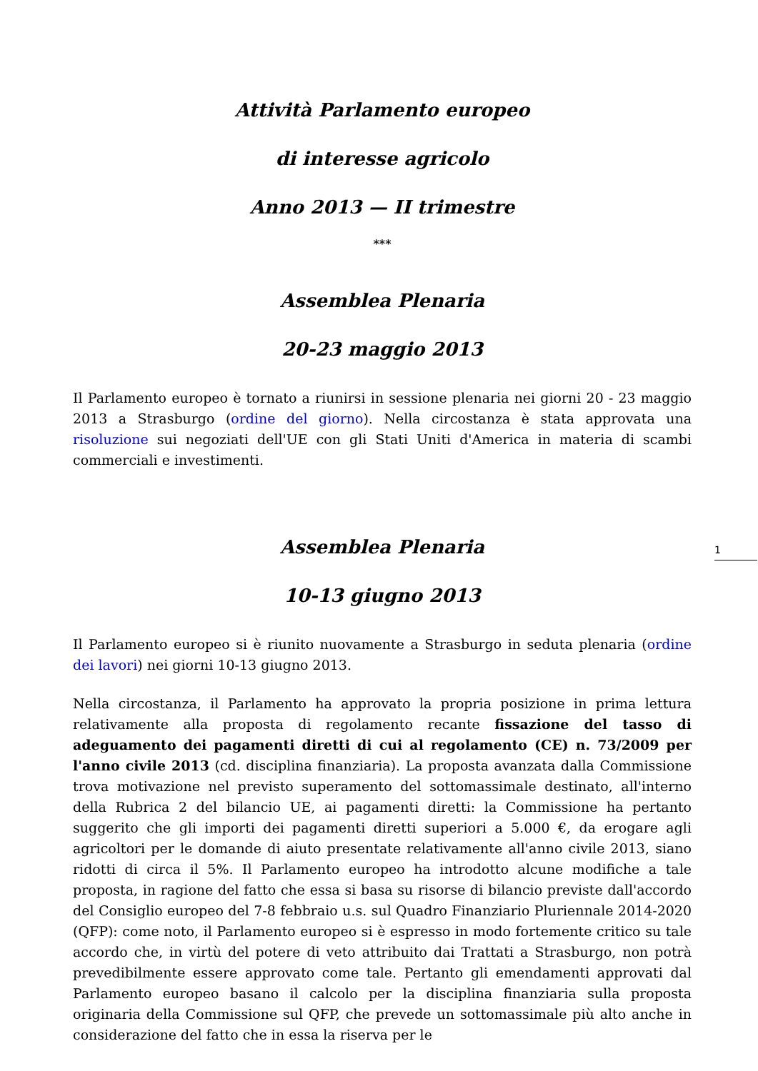Attività Parlamento europeo
di interesse agricolo
Anno 2013 — II trimestre
***
Assemblea Plenaria
20-23 maggio 2013
Il Parlamento europeo è tornato a riunirsi in sessione plenaria nei giorni 20 - 23 maggio 2013 a Strasburgo (ordine del giorno). Nella circostanza è stata approvata una risoluzione sui negoziati dell'UE con gli Stati Uniti d'America in materia di scambi commerciali e investimenti.
Assemblea Plenaria
10-13 giugno 2013
Il Parlamento europeo si è riunito nuovamente a Strasburgo in seduta plenaria (ordine dei lavori) nei giorni 10-13 giugno 2013.
Nella circostanza, il Parlamento ha approvato la propria posizione in prima lettura relativamente alla proposta di regolamento recante fissazione del tasso di adeguamento dei pagamenti diretti di cui al regolamento (CE) n. 73/2009 per l'anno civile 2013 (cd. disciplina finanziaria). La proposta avanzata dalla Commissione trova motivazione nel previsto superamento del sottomassimale destinato, all'interno della Rubrica 2 del bilancio UE, ai pagamenti diretti: la Commissione ha pertanto suggerito che gli importi dei pagamenti diretti superiori a 5.000 €, da erogare agli agricoltori per le domande di aiuto presentate relativamente all'anno civile 2013, siano ridotti di circa il 5%. Il Parlamento europeo ha introdotto alcune modifiche a tale proposta, in ragione del fatto che essa si basa su risorse di bilancio previste dall'accordo del Consiglio europeo del 7-8 febbraio u.s. sul Quadro Finanziario Pluriennale 2014-2020 (QFP): come noto, il Parlamento europeo si è espresso in modo fortemente critico su tale accordo che, in virtù del potere di veto attribuito dai Trattati a Strasburgo, non potrà prevedibilmente essere approvato come tale. Pertanto gli emendamenti approvati dal Parlamento europeo basano il calcolo per la disciplina finanziaria sulla proposta originaria della Commissione sul QFP, che prevede un sottomassimale più alto anche in considerazione del fatto che in essa la riserva per le
1